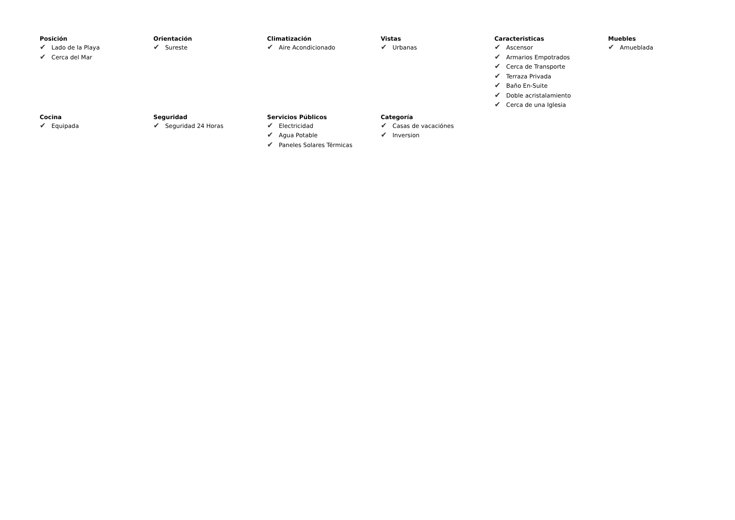Posición
✔ Lado de la Playa
✔ Cerca del Mar
Orientación
✔ Sureste
Climatización
✔ Aire Acondicionado
Vistas
✔ Urbanas
Caracteristicas
✔ Ascensor
✔ Armarios Empotrados
✔ Cerca de Transporte
✔ Terraza Privada
✔ Baño En-Suite
✔ Doble acristalamiento
✔ Cerca de una Iglesia
Muebles
✔ Amueblada
Cocina
✔ Equipada
Seguridad
✔ Seguridad 24 Horas
Servicios Públicos
✔ Electricidad
✔ Agua Potable
✔ Paneles Solares Térmicas
Categoría
✔ Casas de vacaciónes
✔ Inversion